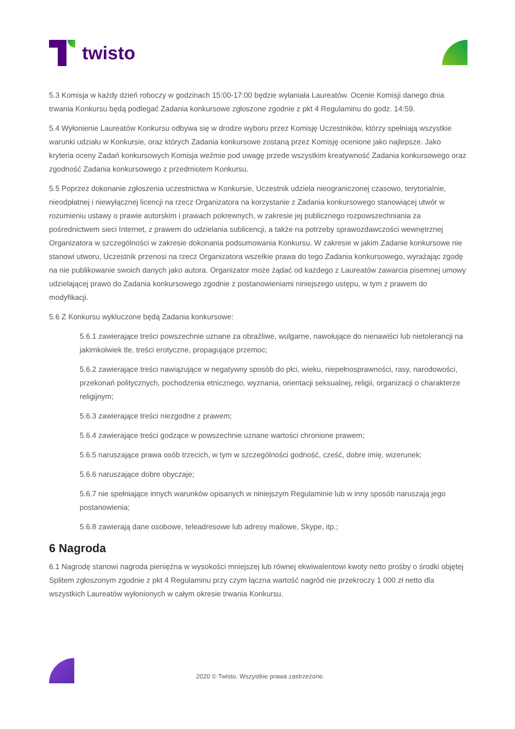twisto
5.3 Komisja w każdy dzień roboczy w godzinach 15:00-17:00 będzie wyłaniała Laureatów. Ocenie Komisji danego dnia trwania Konkursu będą podlegać Zadania konkursowe zgłoszone zgodnie z pkt 4 Regulaminu do godz. 14:59.
5.4 Wyłonienie Laureatów Konkursu odbywa się w drodze wyboru przez Komisję Uczestników, którzy spełniają wszystkie warunki udziału w Konkursie, oraz których Zadania konkursowe zostaną przez Komisję ocenione jako najlepsze. Jako kryteria oceny Zadań konkursowych Komisja weźmie pod uwagę przede wszystkim kreatywność Zadania konkursowego oraz zgodność Zadania konkursowego z przedmiotem Konkursu.
5.5 Poprzez dokonanie zgłoszenia uczestnictwa w Konkursie, Uczestnik udziela nieograniczonej czasowo, terytorialnie, nieodpłatnej i niewyłącznej licencji na rzecz Organizatora na korzystanie z Zadania konkursowego stanowiącej utwór w rozumieniu ustawy o prawie autorskim i prawach pokrewnych, w zakresie jej publicznego rozpowszechniania za pośrednictwem sieci Internet, z prawem do udzielania sublicencji, a także na potrzeby sprawozdawczości wewnętrznej Organizatora w szczególności w zakresie dokonania podsumowania Konkursu. W zakresie w jakim Zadanie konkursowe nie stanowi utworu, Uczestnik przenosi na rzecz Organizatora wszelkie prawa do tego Zadania konkursowego, wyrażając zgodę na nie publikowanie swoich danych jako autora. Organizator może żądać od każdego z Laureatów zawarcia pisemnej umowy udzielającej prawo do Zadania konkursowego zgodnie z postanowieniami niniejszego ustępu, w tym z prawem do modyfikacji.
5.6 Z Konkursu wykluczone będą Zadania konkursowe:
5.6.1 zawierające treści powszechnie uznane za obraźliwe, wulgarne, nawołujące do nienawiści lub nietolerancji na jakimkolwiek tle, treści erotyczne, propagujące przemoc;
5.6.2 zawierające treści nawiązujące w negatywny sposób do płci, wieku, niepełnosprawności, rasy, narodowości, przekonań politycznych, pochodzenia etnicznego, wyznania, orientacji seksualnej, religii, organizacji o charakterze religijnym;
5.6.3 zawierające treści niezgodne z prawem;
5.6.4 zawierające treści godzące w powszechnie uznane wartości chronione prawem;
5.6.5 naruszające prawa osób trzecich, w tym w szczególności godność, cześć, dobre imię, wizerunek;
5.6.6 naruszające dobre obyczaje;
5.6.7 nie spełniające innych warunków opisanych w niniejszym Regulaminie lub w inny sposób naruszają jego postanowienia;
5.6.8 zawierają dane osobowe, teleadresowe lub adresy mailowe, Skype, itp.;
6 Nagroda
6.1 Nagrodę stanowi nagroda pieniężna w wysokości mniejszej lub równej ekwiwalentowi kwoty netto prośby o środki objętej Splitem zgłoszonym zgodnie z pkt 4 Regulaminu przy czym łączna wartość nagród nie przekroczy 1 000 zł netto dla wszystkich Laureatów wyłonionych w całym okresie trwania Konkursu.
2020 © Twisto. Wszystkie prawa zastrzeżone.